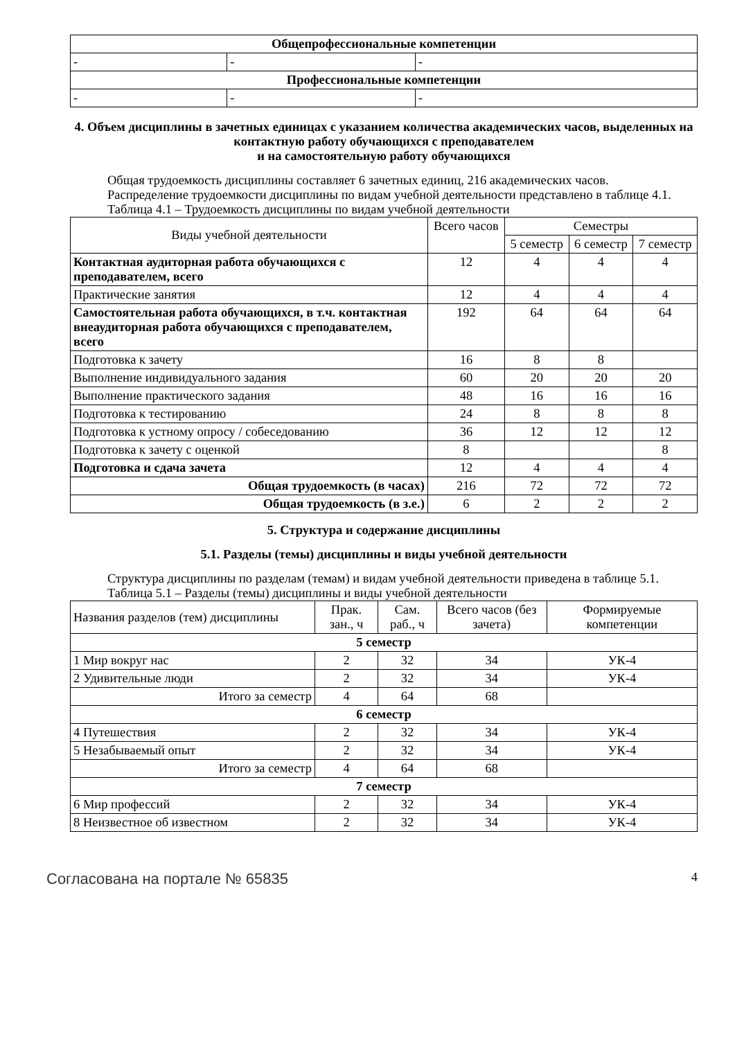| Общепрофессиональные компетенции | | |
| - | - | - |
| Профессиональные компетенции | | |
| - | - | - |
4. Объем дисциплины в зачетных единицах с указанием количества академических часов, выделенных на контактную работу обучающихся с преподавателем
и на самостоятельную работу обучающихся
Общая трудоемкость дисциплины составляет 6 зачетных единиц, 216 академических часов.
Распределение трудоемкости дисциплины по видам учебной деятельности представлено в таблице 4.1.
Таблица 4.1 – Трудоемкость дисциплины по видам учебной деятельности
| Виды учебной деятельности | Всего часов | Семестры | | |
| | | 5 семестр | 6 семестр | 7 семестр |
| Контактная аудиторная работа обучающихся с преподавателем, всего | 12 | 4 | 4 | 4 |
| Практические занятия | 12 | 4 | 4 | 4 |
| Самостоятельная работа обучающихся, в т.ч. контактная внеаудиторная работа обучающихся с преподавателем, всего | 192 | 64 | 64 | 64 |
| Подготовка к зачету | 16 | 8 | 8 | |
| Выполнение индивидуального задания | 60 | 20 | 20 | 20 |
| Выполнение практического задания | 48 | 16 | 16 | 16 |
| Подготовка к тестированию | 24 | 8 | 8 | 8 |
| Подготовка к устному опросу / собеседованию | 36 | 12 | 12 | 12 |
| Подготовка к зачету с оценкой | 8 | | | 8 |
| Подготовка и сдача зачета | 12 | 4 | 4 | 4 |
| Общая трудоемкость (в часах) | 216 | 72 | 72 | 72 |
| Общая трудоемкость (в з.е.) | 6 | 2 | 2 | 2 |
5. Структура и содержание дисциплины
5.1. Разделы (темы) дисциплины и виды учебной деятельности
Структура дисциплины по разделам (темам) и видам учебной деятельности приведена в таблице 5.1.
Таблица 5.1 – Разделы (темы) дисциплины и виды учебной деятельности
| Названия разделов (тем) дисциплины | Прак. зан., ч | Сам. раб., ч | Всего часов (без зачета) | Формируемые компетенции |
| 5 семестр | | | | |
| 1 Мир вокруг нас | 2 | 32 | 34 | УК-4 |
| 2 Удивительные люди | 2 | 32 | 34 | УК-4 |
| Итого за семестр | 4 | 64 | 68 | |
| 6 семестр | | | | |
| 4 Путешествия | 2 | 32 | 34 | УК-4 |
| 5 Незабываемый опыт | 2 | 32 | 34 | УК-4 |
| Итого за семестр | 4 | 64 | 68 | |
| 7 семестр | | | | |
| 6 Мир профессий | 2 | 32 | 34 | УК-4 |
| 8 Неизвестное об известном | 2 | 32 | 34 | УК-4 |
Согласована на портале № 65835 4